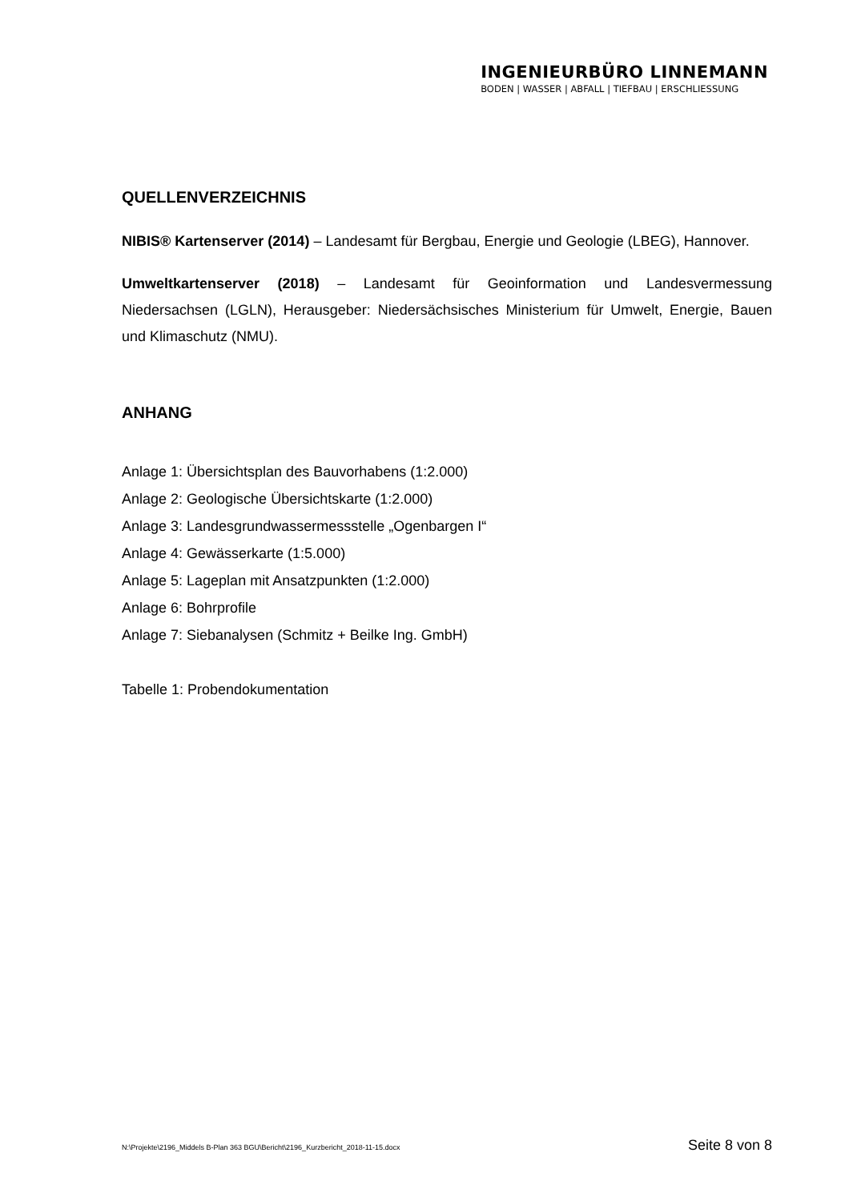INGENIEURBÜRO LINNEMANN
BODEN | WASSER | ABFALL | TIEFBAU | ERSCHLIESSUNG
QUELLENVERZEICHNIS
NIBIS® Kartenserver (2014) – Landesamt für Bergbau, Energie und Geologie (LBEG), Hannover.
Umweltkartenserver (2018) – Landesamt für Geoinformation und Landesvermessung Niedersachsen (LGLN), Herausgeber: Niedersächsisches Ministerium für Umwelt, Energie, Bauen und Klimaschutz (NMU).
ANHANG
Anlage 1: Übersichtsplan des Bauvorhabens (1:2.000)
Anlage 2: Geologische Übersichtskarte (1:2.000)
Anlage 3: Landesgrundwassermessstelle „Ogenbargen I“
Anlage 4: Gewässerkarte (1:5.000)
Anlage 5: Lageplan mit Ansatzpunkten (1:2.000)
Anlage 6: Bohrprofile
Anlage 7: Siebanalysen (Schmitz + Beilke Ing. GmbH)
Tabelle 1: Probendokumentation
N:\Projekte\2196_Middels B-Plan 363 BGU\Bericht\2196_Kurzbericht_2018-11-15.docx Seite 8 von 8